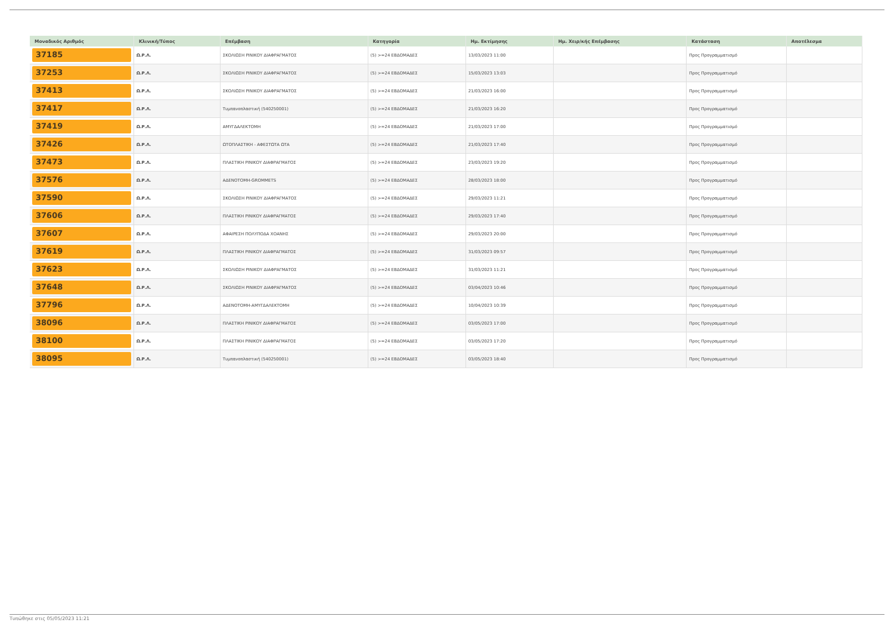| Μοναδικός Αριθμός | Κλινική/Τύπος | Επέμβαση | Κατηγορία | Ημ. Εκτίμησης | Ημ. Χειρ/κής Επέμβασης | Κατάσταση | Αποτέλεσμα |
| --- | --- | --- | --- | --- | --- | --- | --- |
| 37185 | Ω.Ρ.Λ. | ΣΚΟΛΙΩΣΗ ΡΙΝΙΚΟΥ ΔΙΑΦΡΑΓΜΑΤΟΣ | (5) >=24 ΕΒΔΟΜΑΔΕΣ | 13/03/2023 11:00 | | Προς Προγραμματισμό | |
| 37253 | Ω.Ρ.Λ. | ΣΚΟΛΙΩΣΗ ΡΙΝΙΚΟΥ ΔΙΑΦΡΑΓΜΑΤΟΣ | (5) >=24 ΕΒΔΟΜΑΔΕΣ | 15/03/2023 13:03 | | Προς Προγραμματισμό | |
| 37413 | Ω.Ρ.Λ. | ΣΚΟΛΙΩΣΗ ΡΙΝΙΚΟΥ ΔΙΑΦΡΑΓΜΑΤΟΣ | (5) >=24 ΕΒΔΟΜΑΔΕΣ | 21/03/2023 16:00 | | Προς Προγραμματισμό | |
| 37417 | Ω.Ρ.Λ. | Τυμπανοπλαστική (540250001) | (5) >=24 ΕΒΔΟΜΑΔΕΣ | 21/03/2023 16:20 | | Προς Προγραμματισμό | |
| 37419 | Ω.Ρ.Λ. | ΑΜΥΓΔΑΛΕΚΤΟΜΗ | (5) >=24 ΕΒΔΟΜΑΔΕΣ | 21/03/2023 17:00 | | Προς Προγραμματισμό | |
| 37426 | Ω.Ρ.Λ. | ΩΤΟΠΛΑΣΤΙΚΗ - ΑΦΕΣΤΩΤΑ ΩΤΑ | (5) >=24 ΕΒΔΟΜΑΔΕΣ | 21/03/2023 17:40 | | Προς Προγραμματισμό | |
| 37473 | Ω.Ρ.Λ. | ΠΛΑΣΤΙΚΗ ΡΙΝΙΚΟΥ ΔΙΑΦΡΑΓΜΑΤΟΣ | (5) >=24 ΕΒΔΟΜΑΔΕΣ | 23/03/2023 19:20 | | Προς Προγραμματισμό | |
| 37576 | Ω.Ρ.Λ. | ΑΔΕΝΟΤΟΜΗ-GROMMETS | (5) >=24 ΕΒΔΟΜΑΔΕΣ | 28/03/2023 18:00 | | Προς Προγραμματισμό | |
| 37590 | Ω.Ρ.Λ. | ΣΚΟΛΙΩΣΗ ΡΙΝΙΚΟΥ ΔΙΑΦΡΑΓΜΑΤΟΣ | (5) >=24 ΕΒΔΟΜΑΔΕΣ | 29/03/2023 11:21 | | Προς Προγραμματισμό | |
| 37606 | Ω.Ρ.Λ. | ΠΛΑΣΤΙΚΗ ΡΙΝΙΚΟΥ ΔΙΑΦΡΑΓΜΑΤΟΣ | (5) >=24 ΕΒΔΟΜΑΔΕΣ | 29/03/2023 17:40 | | Προς Προγραμματισμό | |
| 37607 | Ω.Ρ.Λ. | ΑΦΑΙΡΕΣΗ ΠΟΛΥΠΟΔΑ ΧΟΑΝΗΣ | (5) >=24 ΕΒΔΟΜΑΔΕΣ | 29/03/2023 20:00 | | Προς Προγραμματισμό | |
| 37619 | Ω.Ρ.Λ. | ΠΛΑΣΤΙΚΗ ΡΙΝΙΚΟΥ ΔΙΑΦΡΑΓΜΑΤΟΣ | (5) >=24 ΕΒΔΟΜΑΔΕΣ | 31/03/2023 09:57 | | Προς Προγραμματισμό | |
| 37623 | Ω.Ρ.Λ. | ΣΚΟΛΙΩΣΗ ΡΙΝΙΚΟΥ ΔΙΑΦΡΑΓΜΑΤΟΣ | (5) >=24 ΕΒΔΟΜΑΔΕΣ | 31/03/2023 11:21 | | Προς Προγραμματισμό | |
| 37648 | Ω.Ρ.Λ. | ΣΚΟΛΙΩΣΗ ΡΙΝΙΚΟΥ ΔΙΑΦΡΑΓΜΑΤΟΣ | (5) >=24 ΕΒΔΟΜΑΔΕΣ | 03/04/2023 10:46 | | Προς Προγραμματισμό | |
| 37796 | Ω.Ρ.Λ. | ΑΔΕΝΟΤΟΜΗ-ΑΜΥΓΔΑΛΕΚΤΟΜΗ | (5) >=24 ΕΒΔΟΜΑΔΕΣ | 10/04/2023 10:39 | | Προς Προγραμματισμό | |
| 38096 | Ω.Ρ.Λ. | ΠΛΑΣΤΙΚΗ ΡΙΝΙΚΟΥ ΔΙΑΦΡΑΓΜΑΤΟΣ | (5) >=24 ΕΒΔΟΜΑΔΕΣ | 03/05/2023 17:00 | | Προς Προγραμματισμό | |
| 38100 | Ω.Ρ.Λ. | ΠΛΑΣΤΙΚΗ ΡΙΝΙΚΟΥ ΔΙΑΦΡΑΓΜΑΤΟΣ | (5) >=24 ΕΒΔΟΜΑΔΕΣ | 03/05/2023 17:20 | | Προς Προγραμματισμό | |
| 38095 | Ω.Ρ.Λ. | Τυμπανοπλαστική (540250001) | (5) >=24 ΕΒΔΟΜΑΔΕΣ | 03/05/2023 18:40 | | Προς Προγραμματισμό | |
Τυπώθηκε στις 05/05/2023 11:21